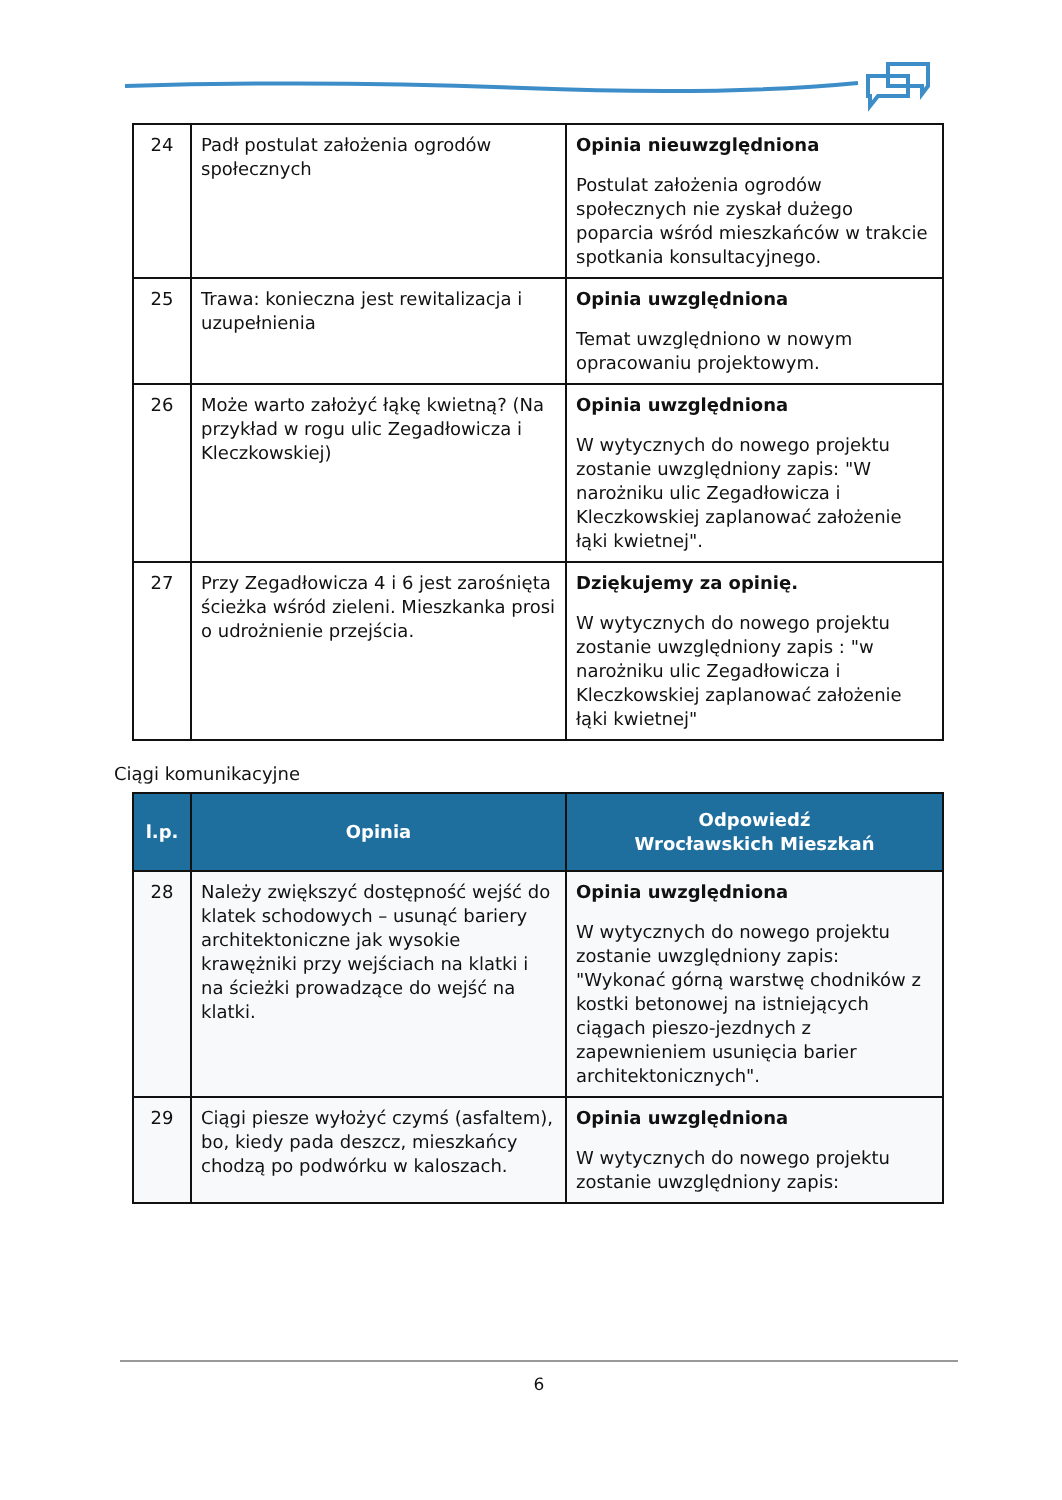| 24 | Padł postulat założenia ogrodów społecznych | Opinia nieuwzględniona Postulat założenia ogrodów społecznych nie zyskał dużego poparcia wśród mieszkańców w trakcie spotkania konsultacyjnego. |
| 25 | Trawa: konieczna jest rewitalizacja i uzupełnienia | Opinia uwzględniona Temat uwzględniono w nowym opracowaniu projektowym. |
| 26 | Może warto założyć łąkę kwietną? (Na przykład w rogu ulic Zegadłowicza i Kleczkowskiej) | Opinia uwzględniona W wytycznych do nowego projektu zostanie uwzględniony zapis: "W narożniku ulic Zegadłowicza i Kleczkowskiej zaplanować założenie łąki kwietnej". |
| 27 | Przy Zegadłowicza 4 i 6 jest zarośnięta ścieżka wśród zieleni. Mieszkanka prosi o udrożnienie przejścia. | Dziękujemy za opinię. W wytycznych do nowego projektu zostanie uwzględniony zapis : "w narożniku ulic Zegadłowicza i Kleczkowskiej zaplanować założenie łąki kwietnej" |
Ciągi komunikacyjne
| l.p. | Opinia | Odpowiedź Wrocławskich Mieszkań |
| --- | --- | --- |
| 28 | Należy zwiększyć dostępność wejść do klatek schodowych – usunąć bariery architektoniczne jak wysokie krawężniki przy wejściach na klatki i na ścieżki prowadzące do wejść na klatki. | Opinia uwzględniona W wytycznych do nowego projektu zostanie uwzględniony zapis: "Wykonać górną warstwę chodników z kostki betonowej na istniejących ciągach pieszo-jezdnych z zapewnieniem usunięcia barier architektonicznych". |
| 29 | Ciągi piesze wyłożyć czymś (asfaltem), bo, kiedy pada deszcz, mieszkańcy chodzą po podwórku w kaloszach. | Opinia uwzględniona W wytycznych do nowego projektu zostanie uwzględniony zapis: |
6